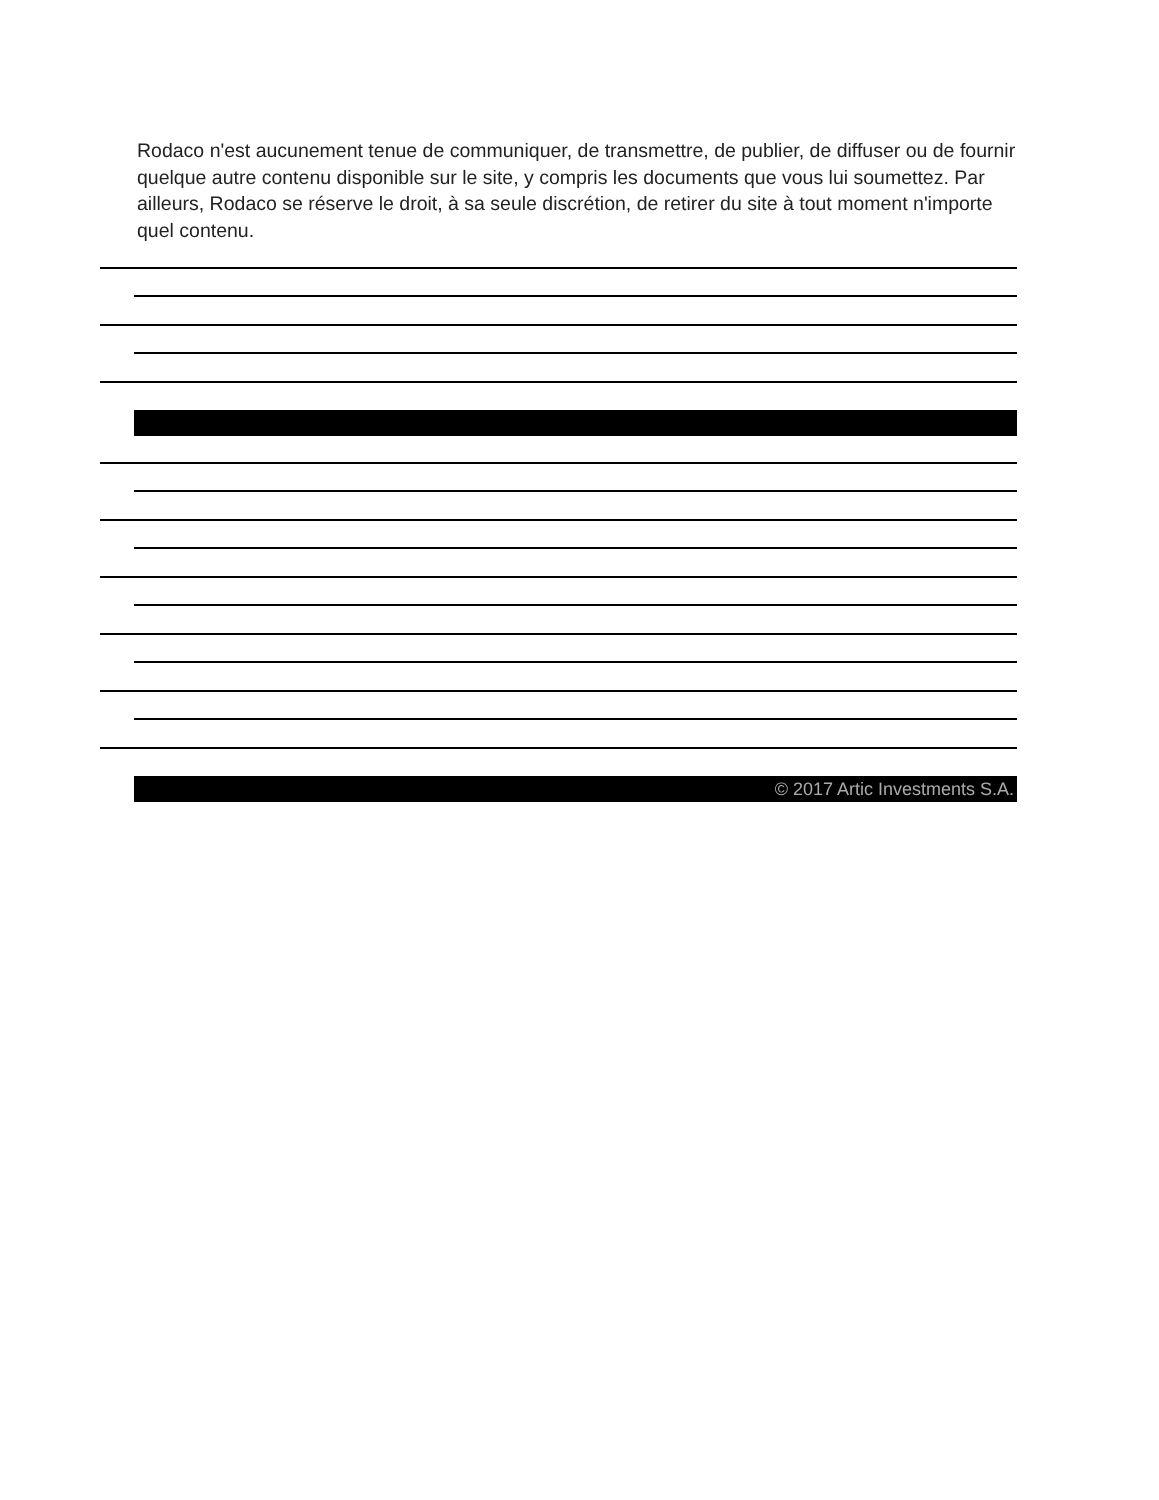Rodaco n'est aucunement tenue de communiquer, de transmettre, de publier, de diffuser ou de fournir quelque autre contenu disponible sur le site, y compris les documents que vous lui soumettez. Par ailleurs, Rodaco se réserve le droit, à sa seule discrétion, de retirer du site à tout moment n'importe quel contenu.
© 2017 Artic Investments S.A.